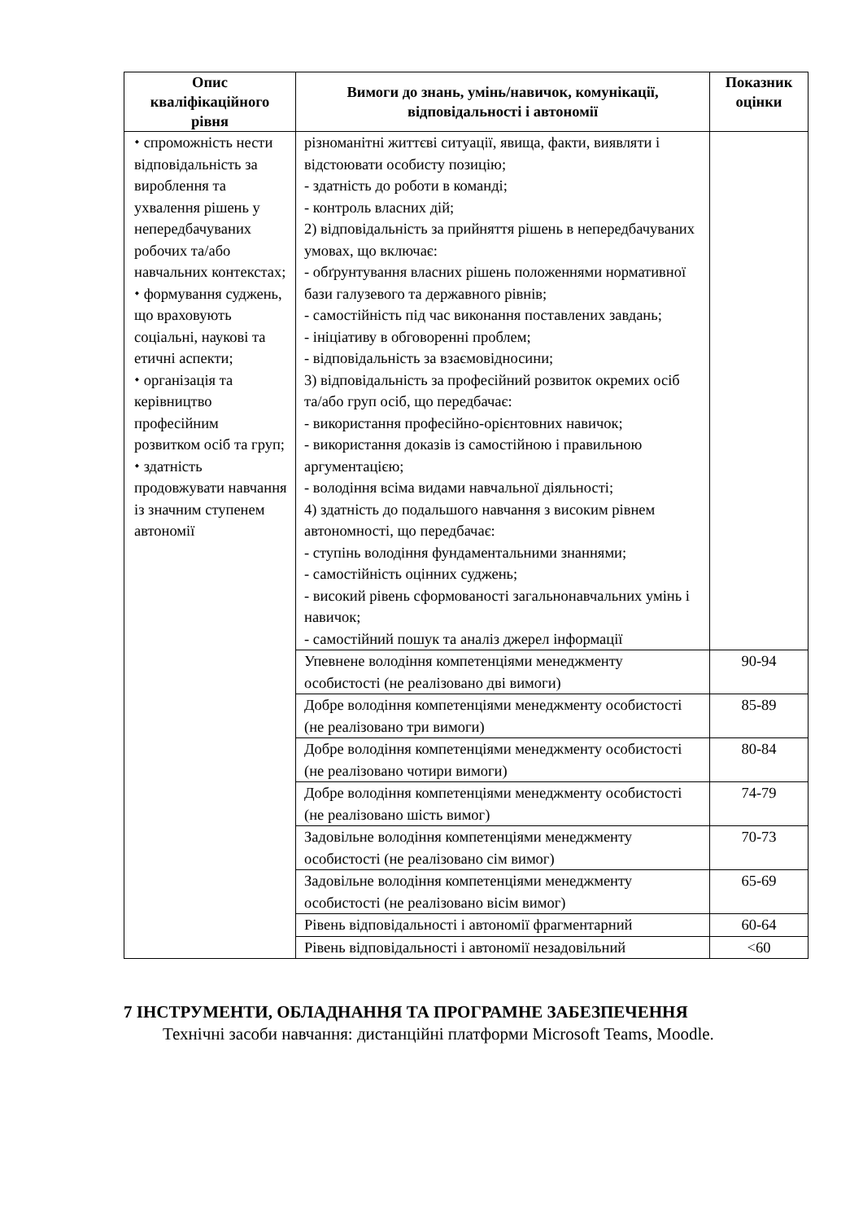| Опис кваліфікаційного рівня | Вимоги до знань, умінь/навичок, комунікації, відповідальності і автономії | Показник оцінки |
| --- | --- | --- |
| ⬩ спроможність нести відповідальність за вироблення та ухвалення рішень у непередбачуваних робочих та/або навчальних контекстах; ⬩ формування суджень, що враховують соціальні, наукові та етичні аспекти; ⬩ організація та керівництво професійним розвитком осіб та груп; ⬩ здатність продовжувати навчання із значним ступенем автономії | різноманітні життєві ситуації, явища, факти, виявляти і відстоювати особисту позицію; - здатність до роботи в команді; - контроль власних дій; 2) відповідальність за прийняття рішень в непередбачуваних умовах, що включає: - обґрунтування власних рішень положеннями нормативної бази галузевого та державного рівнів; - самостійність під час виконання поставлених завдань; - ініціативу в обговоренні проблем; - відповідальність за взаємовідносини; 3) відповідальність за професійний розвиток окремих осіб та/або груп осіб, що передбачає: - використання професійно-орієнтовних навичок; - використання доказів із самостійною і правильною аргументацією; - володіння всіма видами навчальної діяльності; 4) здатність до подальшого навчання з високим рівнем автономності, що передбачає: - ступінь володіння фундаментальними знаннями; - самостійність оцінних суджень; - високий рівень сформованості загальнонавчальних умінь і навичок; - самостійний пошук та аналіз джерел інформації | |
| | Упевнене володіння компетенціями менеджменту особистості (не реалізовано дві вимоги) | 90-94 |
| | Добре володіння компетенціями менеджменту особистості (не реалізовано три вимоги) | 85-89 |
| | Добре володіння компетенціями менеджменту особистості (не реалізовано чотири вимоги) | 80-84 |
| | Добре володіння компетенціями менеджменту особистості (не реалізовано шість вимог) | 74-79 |
| | Задовільне володіння компетенціями менеджменту особистості (не реалізовано сім вимог) | 70-73 |
| | Задовільне володіння компетенціями менеджменту особистості (не реалізовано вісім вимог) | 65-69 |
| | Рівень відповідальності і автономії фрагментарний | 60-64 |
| | Рівень відповідальності і автономії незадовільний | <60 |
7 ІНСТРУМЕНТИ, ОБЛАДНАННЯ ТА ПРОГРАМНЕ ЗАБЕЗПЕЧЕННЯ
Технічні засоби навчання: дистанційні платформи Microsoft Teams, Moodle.